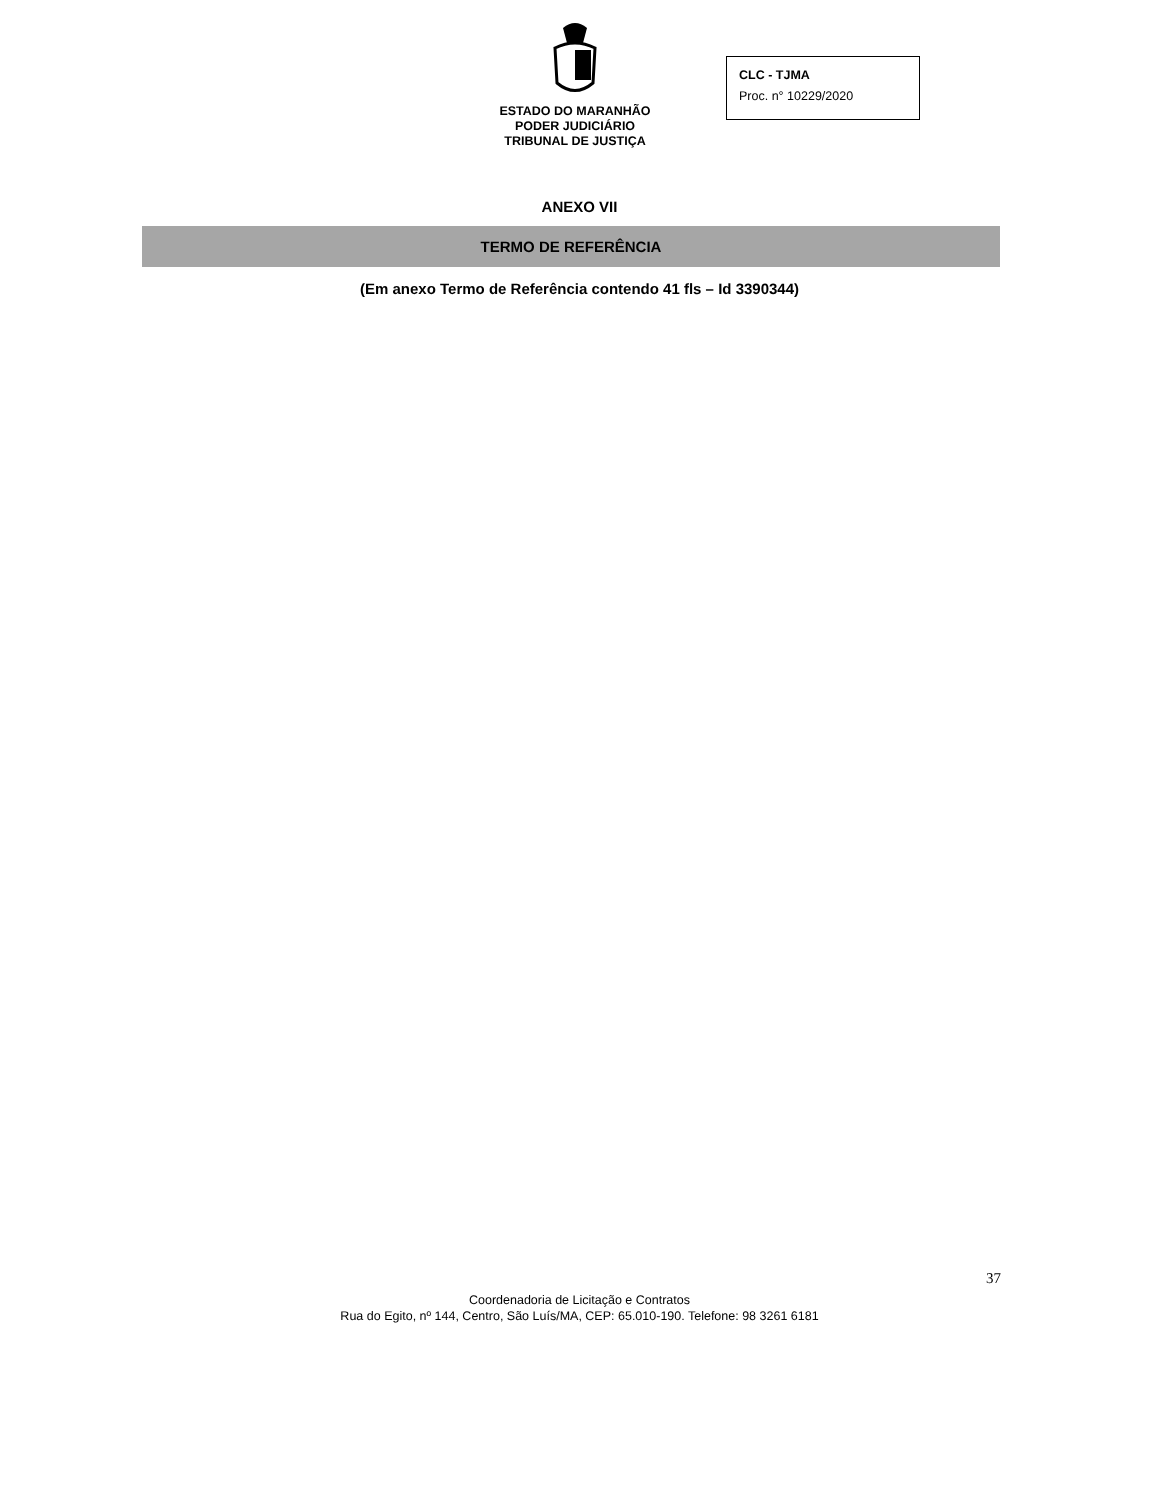ESTADO DO MARANHÃO
PODER JUDICIÁRIO
TRIBUNAL DE JUSTIÇA
CLC - TJMA
Proc. n° 10229/2020
ANEXO VII
TERMO DE REFERÊNCIA
(Em anexo Termo de Referência contendo 41 fls – Id 3390344)
37
Coordenadoria de Licitação e Contratos
Rua do Egito, nº 144, Centro, São Luís/MA, CEP: 65.010-190. Telefone: 98 3261 6181